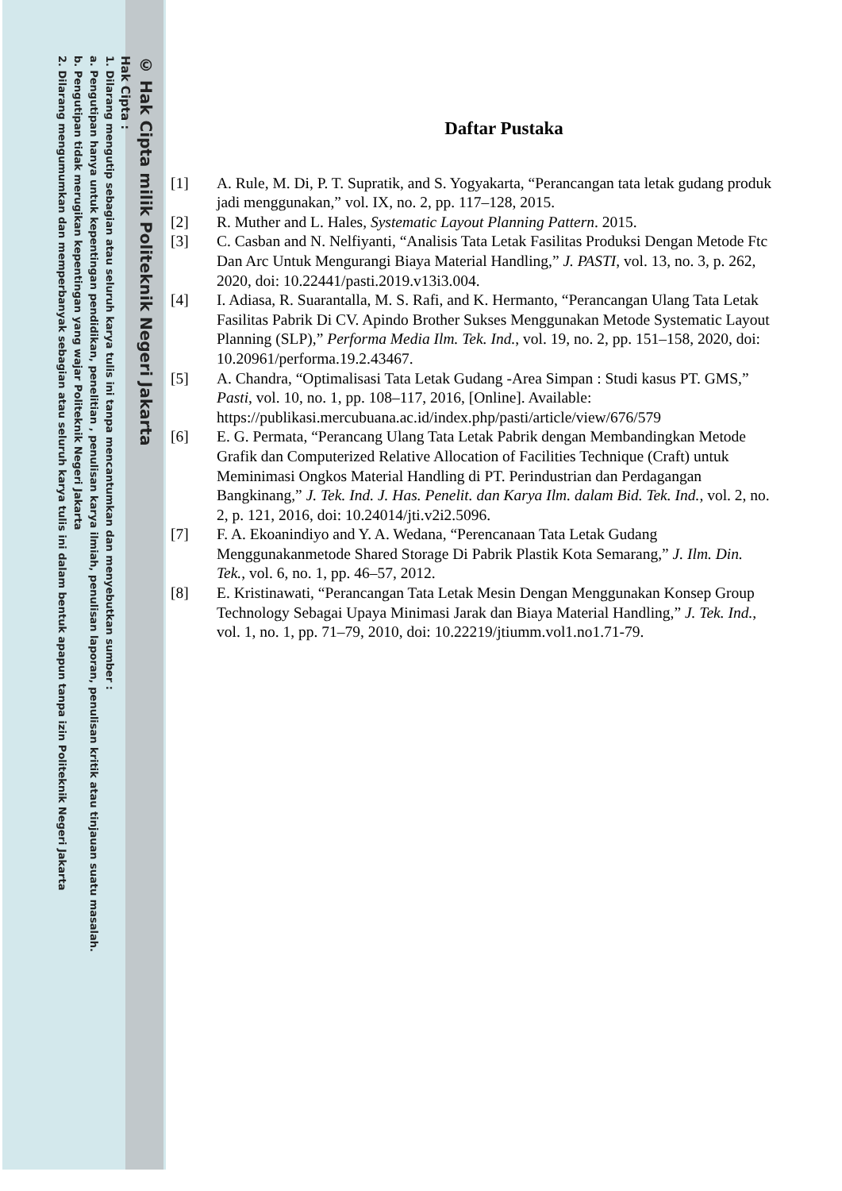© Hak Cipta milik Politeknik Negeri Jakarta
Hak Cipta :
1. Dilarang mengutip sebagian atau seluruh karya tulis ini tanpa mencantumkan dan menyebutkan sumber :
a. Pengutipan hanya untuk kepentingan pendidikan, penelitian , penulisan karya ilmiah, penulisan laporan, penulisan kritik atau tinjauan suatu masalah.
b. Pengutipan tidak merugikan kepentingan yang wajar Politeknik Negeri Jakarta
2. Dilarang mengumumkan dan memperbanyak sebagian atau seluruh karya tulis ini dalam bentuk apapun tanpa izin Politeknik Negeri Jakarta
Daftar Pustaka
[1] A. Rule, M. Di, P. T. Supratik, and S. Yogyakarta, “Perancangan tata letak gudang produk jadi menggunakan,” vol. IX, no. 2, pp. 117–128, 2015.
[2] R. Muther and L. Hales, Systematic Layout Planning Pattern. 2015.
[3] C. Casban and N. Nelfiyanti, “Analisis Tata Letak Fasilitas Produksi Dengan Metode Ftc Dan Arc Untuk Mengurangi Biaya Material Handling,” J. PASTI, vol. 13, no. 3, p. 262, 2020, doi: 10.22441/pasti.2019.v13i3.004.
[4] I. Adiasa, R. Suarantalla, M. S. Rafi, and K. Hermanto, “Perancangan Ulang Tata Letak Fasilitas Pabrik Di CV. Apindo Brother Sukses Menggunakan Metode Systematic Layout Planning (SLP),” Performa Media Ilm. Tek. Ind., vol. 19, no. 2, pp. 151–158, 2020, doi: 10.20961/performa.19.2.43467.
[5] A. Chandra, “Optimalisasi Tata Letak Gudang -Area Simpan : Studi kasus PT. GMS,” Pasti, vol. 10, no. 1, pp. 108–117, 2016, [Online]. Available: https://publikasi.mercubuana.ac.id/index.php/pasti/article/view/676/579
[6] E. G. Permata, “Perancang Ulang Tata Letak Pabrik dengan Membandingkan Metode Grafik dan Computerized Relative Allocation of Facilities Technique (Craft) untuk Meminimasi Ongkos Material Handling di PT. Perindustrian dan Perdagangan Bangkinang,” J. Tek. Ind. J. Has. Penelit. dan Karya Ilm. dalam Bid. Tek. Ind., vol. 2, no. 2, p. 121, 2016, doi: 10.24014/jti.v2i2.5096.
[7] F. A. Ekoanindiyo and Y. A. Wedana, “Perencanaan Tata Letak Gudang Menggunakanmetode Shared Storage Di Pabrik Plastik Kota Semarang,” J. Ilm. Din. Tek., vol. 6, no. 1, pp. 46–57, 2012.
[8] E. Kristinawati, “Perancangan Tata Letak Mesin Dengan Menggunakan Konsep Group Technology Sebagai Upaya Minimasi Jarak dan Biaya Material Handling,” J. Tek. Ind., vol. 1, no. 1, pp. 71–79, 2010, doi: 10.22219/jtiumm.vol1.no1.71-79.